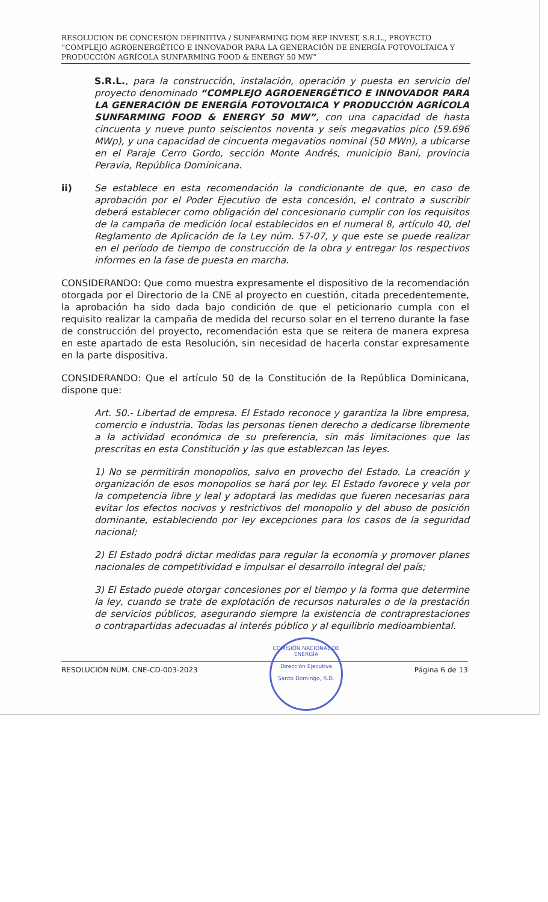RESOLUCIÓN DE CONCESIÓN DEFINITIVA / SUNFARMING DOM REP INVEST, S.R.L., PROYECTO “COMPLEJO AGROENERGÉTICO E INNOVADOR PARA LA GENERACIÓN DE ENERGÍA FOTOVOLTAICA Y PRODUCCIÓN AGRÍCOLA SUNFARMING FOOD & ENERGY 50 MW”
S.R.L., para la construcción, instalación, operación y puesta en servicio del proyecto denominado “COMPLEJO AGROENERGÉTICO E INNOVADOR PARA LA GENERACIÓN DE ENERGÍA FOTOVOLTAICA Y PRODUCCIÓN AGRÍCOLA SUNFARMING FOOD & ENERGY 50 MW”, con una capacidad de hasta cincuenta y nueve punto seiscientos noventa y seis megavatios pico (59.696 MWp), y una capacidad de cincuenta megavatios nominal (50 MWn), a ubicarse en el Paraje Cerro Gordo, sección Monte Andrés, municipio Bani, provincia Peravia, República Dominicana.
ii) Se establece en esta recomendación la condicionante de que, en caso de aprobación por el Poder Ejecutivo de esta concesión, el contrato a suscribir deberá establecer como obligación del concesionario cumplir con los requisitos de la campaña de medición local establecidos en el numeral 8, artículo 40, del Reglamento de Aplicación de la Ley núm. 57-07, y que este se puede realizar en el período de tiempo de construcción de la obra y entregar los respectivos informes en la fase de puesta en marcha.
CONSIDERANDO: Que como muestra expresamente el dispositivo de la recomendación otorgada por el Directorio de la CNE al proyecto en cuestión, citada precedentemente, la aprobación ha sido dada bajo condición de que el peticionario cumpla con el requisito realizar la campaña de medida del recurso solar en el terreno durante la fase de construcción del proyecto, recomendación esta que se reitera de manera expresa en este apartado de esta Resolución, sin necesidad de hacerla constar expresamente en la parte dispositiva.
CONSIDERANDO: Que el artículo 50 de la Constitución de la República Dominicana, dispone que:
Art. 50.- Libertad de empresa. El Estado reconoce y garantiza la libre empresa, comercio e industria. Todas las personas tienen derecho a dedicarse libremente a la actividad económica de su preferencia, sin más limitaciones que las prescritas en esta Constitución y las que establezcan las leyes.
1) No se permitirán monopolios, salvo en provecho del Estado. La creación y organización de esos monopolios se hará por ley. El Estado favorece y vela por la competencia libre y leal y adoptará las medidas que fueren necesarias para evitar los efectos nocivos y restrictivos del monopolio y del abuso de posición dominante, estableciendo por ley excepciones para los casos de la seguridad nacional;
2) El Estado podrá dictar medidas para regular la economía y promover planes nacionales de competitividad e impulsar el desarrollo integral del país;
3) El Estado puede otorgar concesiones por el tiempo y la forma que determine la ley, cuando se trate de explotación de recursos naturales o de la prestación de servicios públicos, asegurando siempre la existencia de contraprestaciones o contrapartidas adecuadas al interés público y al equilibrio medioambiental.
RESOLUCIÓN NÚM. CNE-CD-003-2023 Página 6 de 13
COMISIÓN NACIONAL DE ENERGÍA
Dirección Ejecutiva
Santo Domingo, R.D.